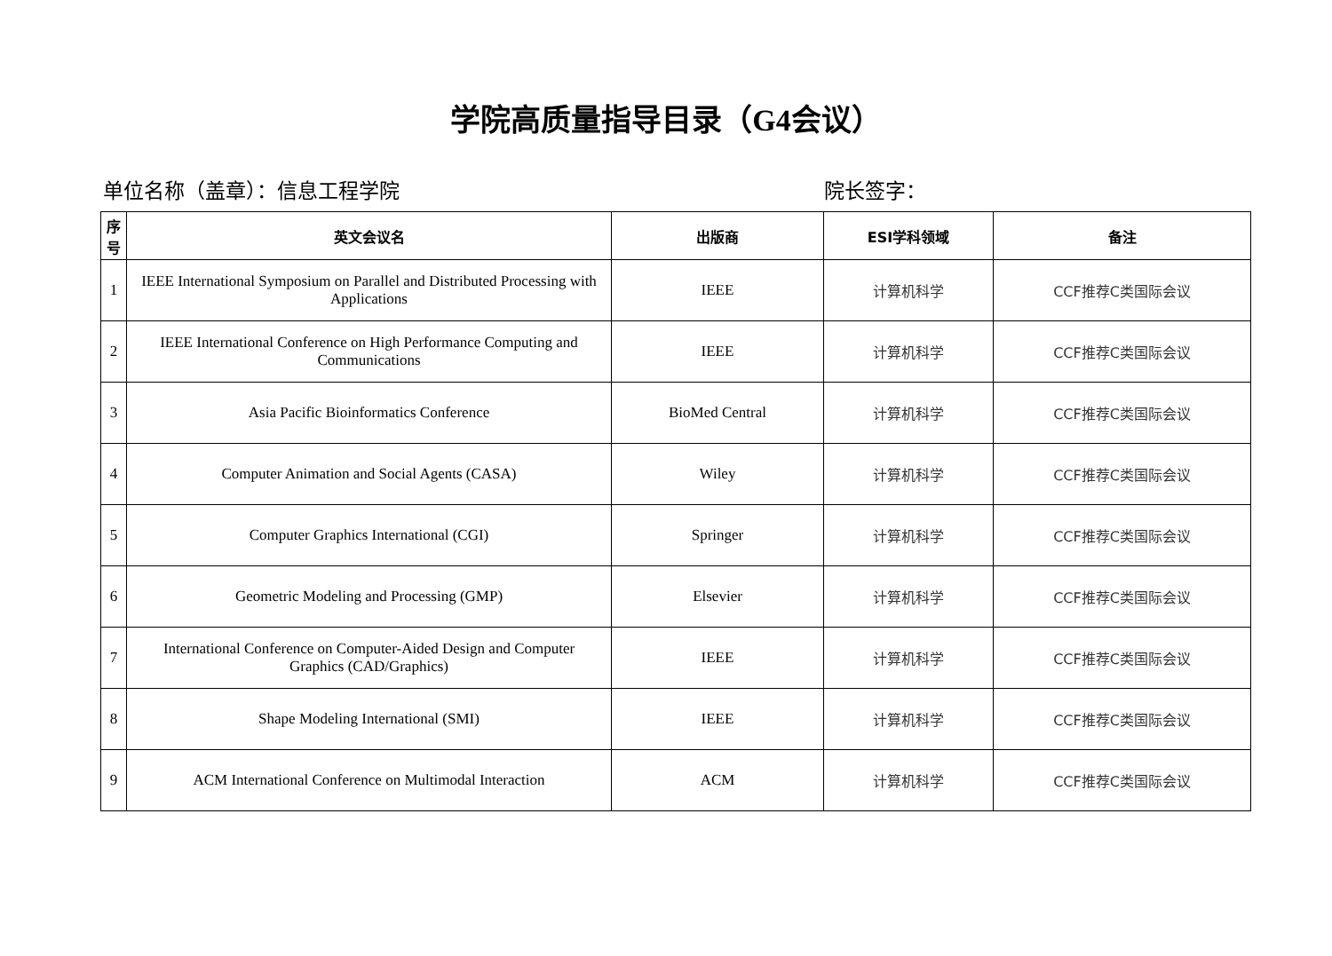学院高质量指导目录（G4会议）
单位名称（盖章）：信息工程学院 院长签字：
| 序号 | 英文会议名 | 出版商 | ESI学科领域 | 备注 |
| --- | --- | --- | --- | --- |
| 1 | IEEE International Symposium on Parallel and Distributed Processing with Applications | IEEE | 计算机科学 | CCF推荐C类国际会议 |
| 2 | IEEE International Conference on High Performance Computing and Communications | IEEE | 计算机科学 | CCF推荐C类国际会议 |
| 3 | Asia Pacific Bioinformatics Conference | BioMed Central | 计算机科学 | CCF推荐C类国际会议 |
| 4 | Computer Animation and Social Agents (CASA) | Wiley | 计算机科学 | CCF推荐C类国际会议 |
| 5 | Computer Graphics International (CGI) | Springer | 计算机科学 | CCF推荐C类国际会议 |
| 6 | Geometric Modeling and Processing (GMP) | Elsevier | 计算机科学 | CCF推荐C类国际会议 |
| 7 | International Conference on Computer-Aided Design and Computer Graphics (CAD/Graphics) | IEEE | 计算机科学 | CCF推荐C类国际会议 |
| 8 | Shape Modeling International (SMI) | IEEE | 计算机科学 | CCF推荐C类国际会议 |
| 9 | ACM International Conference on Multimodal Interaction | ACM | 计算机科学 | CCF推荐C类国际会议 |